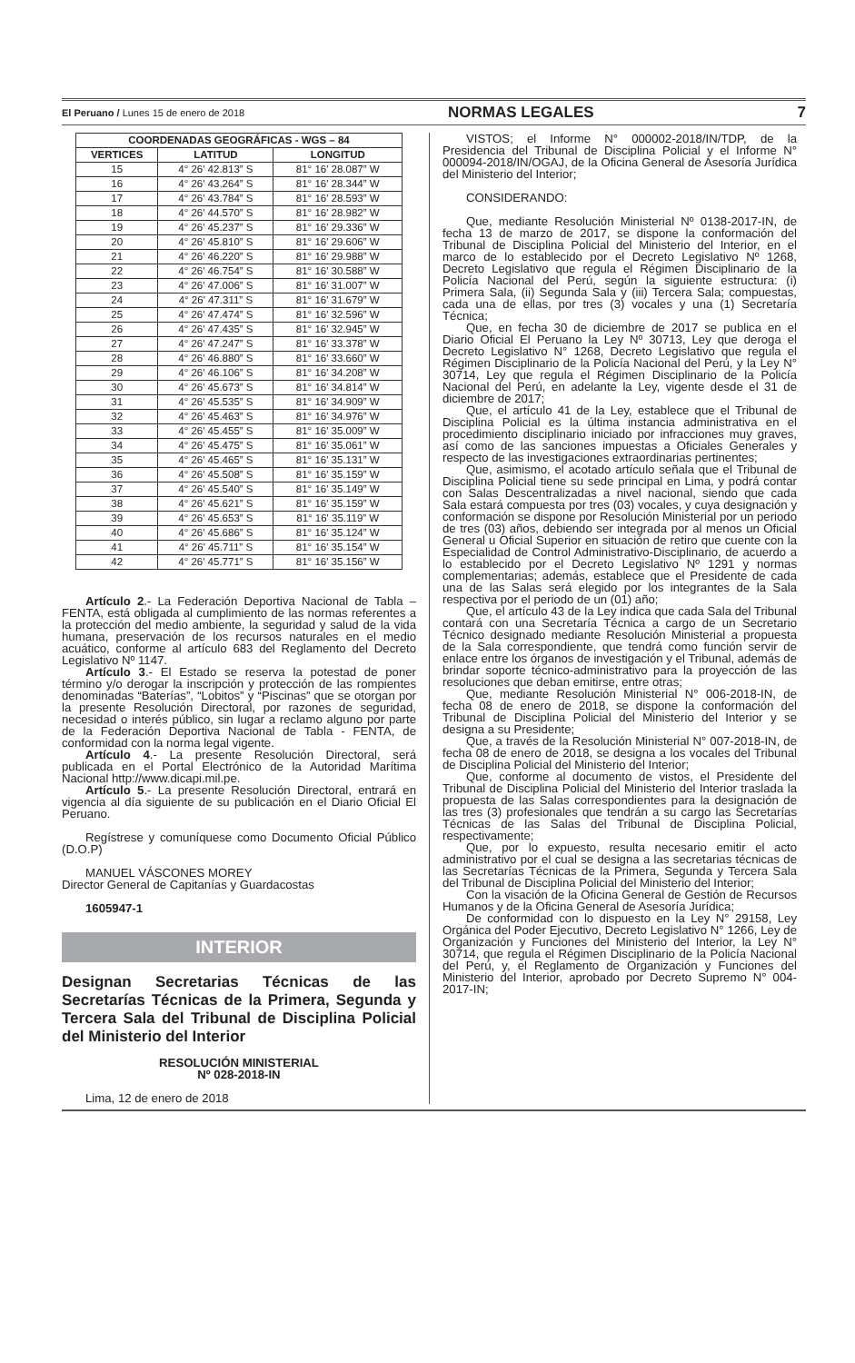El Peruano / Lunes 15 de enero de 2018 NORMAS LEGALES 7
| COORDENADAS GEOGRÁFICAS - WGS – 84 | | |
| --- | --- | --- |
| VERTICES | LATITUD | LONGITUD |
| 15 | 4° 26' 42.813” S | 81° 16' 28.087” W |
| 16 | 4° 26' 43.264” S | 81° 16' 28.344” W |
| 17 | 4° 26' 43.784” S | 81° 16' 28.593” W |
| 18 | 4° 26' 44.570” S | 81° 16' 28.982” W |
| 19 | 4° 26' 45.237” S | 81° 16' 29.336” W |
| 20 | 4° 26' 45.810” S | 81° 16' 29.606” W |
| 21 | 4° 26' 46.220” S | 81° 16' 29.988” W |
| 22 | 4° 26' 46.754” S | 81° 16' 30.588” W |
| 23 | 4° 26' 47.006” S | 81° 16' 31.007” W |
| 24 | 4° 26' 47.311” S | 81° 16' 31.679” W |
| 25 | 4° 26' 47.474” S | 81° 16' 32.596” W |
| 26 | 4° 26' 47.435” S | 81° 16' 32.945” W |
| 27 | 4° 26' 47.247” S | 81° 16' 33.378” W |
| 28 | 4° 26' 46.880” S | 81° 16' 33.660” W |
| 29 | 4° 26' 46.106” S | 81° 16' 34.208” W |
| 30 | 4° 26' 45.673” S | 81° 16' 34.814” W |
| 31 | 4° 26' 45.535” S | 81° 16' 34.909” W |
| 32 | 4° 26' 45.463” S | 81° 16' 34.976” W |
| 33 | 4° 26' 45.455” S | 81° 16' 35.009” W |
| 34 | 4° 26' 45.475” S | 81° 16' 35.061” W |
| 35 | 4° 26' 45.465” S | 81° 16' 35.131” W |
| 36 | 4° 26' 45.508” S | 81° 16' 35.159” W |
| 37 | 4° 26' 45.540” S | 81° 16' 35.149” W |
| 38 | 4° 26' 45.621” S | 81° 16' 35.159” W |
| 39 | 4° 26' 45.653” S | 81° 16' 35.119” W |
| 40 | 4° 26' 45.686” S | 81° 16' 35.124” W |
| 41 | 4° 26' 45.711” S | 81° 16' 35.154” W |
| 42 | 4° 26' 45.771” S | 81° 16' 35.156” W |
Artículo 2.- La Federación Deportiva Nacional de Tabla – FENTA, está obligada al cumplimiento de las normas referentes a la protección del medio ambiente, la seguridad y salud de la vida humana, preservación de los recursos naturales en el medio acuático, conforme al artículo 683 del Reglamento del Decreto Legislativo Nº 1147.
Artículo 3.- El Estado se reserva la potestad de poner término y/o derogar la inscripción y protección de las rompientes denominadas “Baterías”, “Lobitos” y “Piscinas” que se otorgan por la presente Resolución Directoral, por razones de seguridad, necesidad o interés público, sin lugar a reclamo alguno por parte de la Federación Deportiva Nacional de Tabla - FENTA, de conformidad con la norma legal vigente.
Artículo 4.- La presente Resolución Directoral, será publicada en el Portal Electrónico de la Autoridad Marítima Nacional http://www.dicapi.mil.pe.
Artículo 5.- La presente Resolución Directoral, entrará en vigencia al día siguiente de su publicación en el Diario Oficial El Peruano.
Regístrese y comuníquese como Documento Oficial Público (D.O.P)
MANUEL VÁSCONES MOREY
Director General de Capitanías y Guardacostas
1605947-1
INTERIOR
Designan Secretarias Técnicas de las Secretarías Técnicas de la Primera, Segunda y Tercera Sala del Tribunal de Disciplina Policial del Ministerio del Interior
RESOLUCIÓN MINISTERIAL
Nº 028-2018-IN
Lima, 12 de enero de 2018
VISTOS; el Informe N° 000002-2018/IN/TDP, de la Presidencia del Tribunal de Disciplina Policial y el Informe N° 000094-2018/IN/OGAJ, de la Oficina General de Asesoría Jurídica del Ministerio del Interior;
CONSIDERANDO:
Que, mediante Resolución Ministerial Nº 0138-2017-IN, de fecha 13 de marzo de 2017, se dispone la conformación del Tribunal de Disciplina Policial del Ministerio del Interior, en el marco de lo establecido por el Decreto Legislativo Nº 1268, Decreto Legislativo que regula el Régimen Disciplinario de la Policía Nacional del Perú, según la siguiente estructura: (i) Primera Sala, (ii) Segunda Sala y (iii) Tercera Sala; compuestas, cada una de ellas, por tres (3) vocales y una (1) Secretaría Técnica;
Que, en fecha 30 de diciembre de 2017 se publica en el Diario Oficial El Peruano la Ley Nº 30713, Ley que deroga el Decreto Legislativo N° 1268, Decreto Legislativo que regula el Régimen Disciplinario de la Policía Nacional del Perú, y la Ley N° 30714, Ley que regula el Régimen Disciplinario de la Policía Nacional del Perú, en adelante la Ley, vigente desde el 31 de diciembre de 2017;
Que, el artículo 41 de la Ley, establece que el Tribunal de Disciplina Policial es la última instancia administrativa en el procedimiento disciplinario iniciado por infracciones muy graves, así como de las sanciones impuestas a Oficiales Generales y respecto de las investigaciones extraordinarias pertinentes;
Que, asimismo, el acotado artículo señala que el Tribunal de Disciplina Policial tiene su sede principal en Lima, y podrá contar con Salas Descentralizadas a nivel nacional, siendo que cada Sala estará compuesta por tres (03) vocales, y cuya designación y conformación se dispone por Resolución Ministerial por un periodo de tres (03) años, debiendo ser integrada por al menos un Oficial General u Oficial Superior en situación de retiro que cuente con la Especialidad de Control Administrativo-Disciplinario, de acuerdo a lo establecido por el Decreto Legislativo Nº 1291 y normas complementarias; además, establece que el Presidente de cada una de las Salas será elegido por los integrantes de la Sala respectiva por el periodo de un (01) año;
Que, el artículo 43 de la Ley indica que cada Sala del Tribunal contará con una Secretaría Técnica a cargo de un Secretario Técnico designado mediante Resolución Ministerial a propuesta de la Sala correspondiente, que tendrá como función servir de enlace entre los órganos de investigación y el Tribunal, además de brindar soporte técnico-administrativo para la proyección de las resoluciones que deban emitirse, entre otras;
Que, mediante Resolución Ministerial N° 006-2018-IN, de fecha 08 de enero de 2018, se dispone la conformación del Tribunal de Disciplina Policial del Ministerio del Interior y se designa a su Presidente;
Que, a través de la Resolución Ministerial N° 007-2018-IN, de fecha 08 de enero de 2018, se designa a los vocales del Tribunal de Disciplina Policial del Ministerio del Interior;
Que, conforme al documento de vistos, el Presidente del Tribunal de Disciplina Policial del Ministerio del Interior traslada la propuesta de las Salas correspondientes para la designación de las tres (3) profesionales que tendrán a su cargo las Secretarías Técnicas de las Salas del Tribunal de Disciplina Policial, respectivamente;
Que, por lo expuesto, resulta necesario emitir el acto administrativo por el cual se designa a las secretarias técnicas de las Secretarías Técnicas de la Primera, Segunda y Tercera Sala del Tribunal de Disciplina Policial del Ministerio del Interior;
Con la visación de la Oficina General de Gestión de Recursos Humanos y de la Oficina General de Asesoría Jurídica;
De conformidad con lo dispuesto en la Ley N° 29158, Ley Orgánica del Poder Ejecutivo, Decreto Legislativo N° 1266, Ley de Organización y Funciones del Ministerio del Interior, la Ley N° 30714, que regula el Régimen Disciplinario de la Policía Nacional del Perú, y, el Reglamento de Organización y Funciones del Ministerio del Interior, aprobado por Decreto Supremo N° 004-2017-IN;